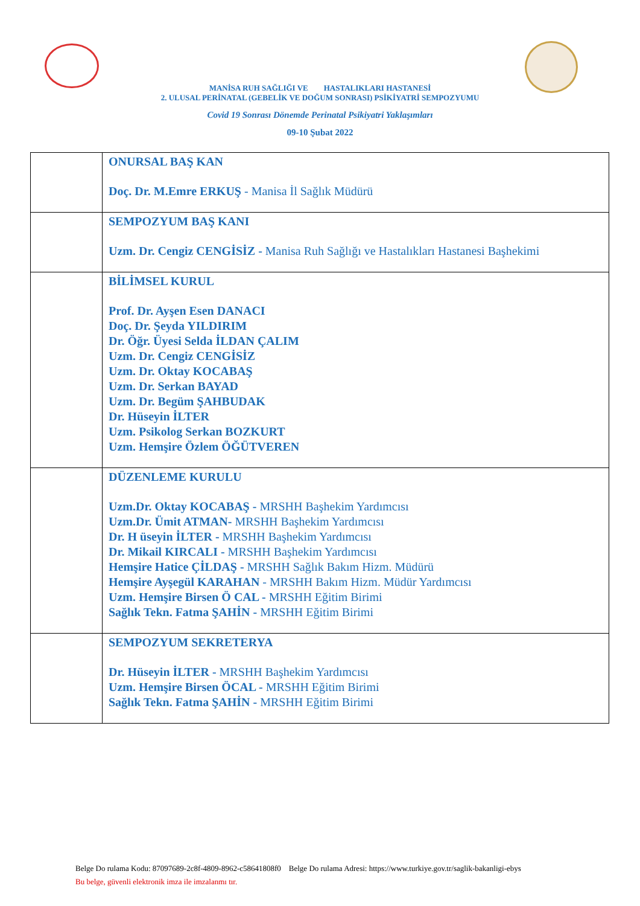MANİSA RUH SAĞLIĞI VE HASTALIKLARI HASTANESİ
2. ULUSAL PERİNATAL (GEBELİK VE DOĞUM SONRASI) PSİKİYATRİ SEMPOZYUMU
Covid 19 Sonrası Dönemde Perinatal Psikiyatri Yaklaşımları
09-10 Şubat 2022
| | ONURSAL BAŞ KAN Doç. Dr. M.Emre ERKUŞ - Manisa İl Sağlık Müdürü |
| | SEMPOZYUM BAŞ KANI Uzm. Dr. Cengiz CENGİSİZ - Manisa Ruh Sağlığı ve Hastalıkları Hastanesi Başhekimi |
| | BİLİMSEL KURUL Prof. Dr. Ayşen Esen DANACI Doç. Dr. Şeyda YILDIRIM Dr. Öğr. Üyesi Selda İLDAN ÇALIM Uzm. Dr. Cengiz CENGİSİZ Uzm. Dr. Oktay KOCABAŞ Uzm. Dr. Serkan BAYAD Uzm. Dr. Begüm ŞAHBUDAK Dr. Hüseyin İLTER Uzm. Psikolog Serkan BOZKURT Uzm. Hemşire Özlem ÖĞÜTVEREN |
| | DÜZENLEME KURULU Uzm.Dr. Oktay KOCABAŞ - MRSHH Başhekim Yardımcısı Uzm.Dr. Ümit ATMAN- MRSHH Başhekim Yardımcısı Dr. H üseyin İLTER - MRSHH Başhekim Yardımcısı Dr. Mikail KIRCALI - MRSHH Başhekim Yardımcısı Hemşire Hatice ÇİLDAŞ - MRSHH Sağlık Bakım Hizm. Müdürü Hemşire Ayşegül KARAHAN - MRSHH Bakım Hizm. Müdür Yardımcısı Uzm. Hemşire Birsen Ö CAL - MRSHH Eğitim Birimi Sağlık Tekn. Fatma ŞAHİN - MRSHH Eğitim Birimi |
| | SEMPOZYUM SEKRETERYA Dr. Hüseyin İLTER - MRSHH Başhekim Yardımcısı Uzm. Hemşire Birsen ÖCAL - MRSHH Eğitim Birimi Sağlık Tekn. Fatma ŞAHİN - MRSHH Eğitim Birimi |
Belge Do rulama Kodu: 87097689-2c8f-4809-8962-c58641808f0 Belge Do rulama Adresi: https://www.turkiye.gov.tr/saglik-bakanligi-ebys
Bu belge, güvenli elektronik imza ile imzalanmı tır.